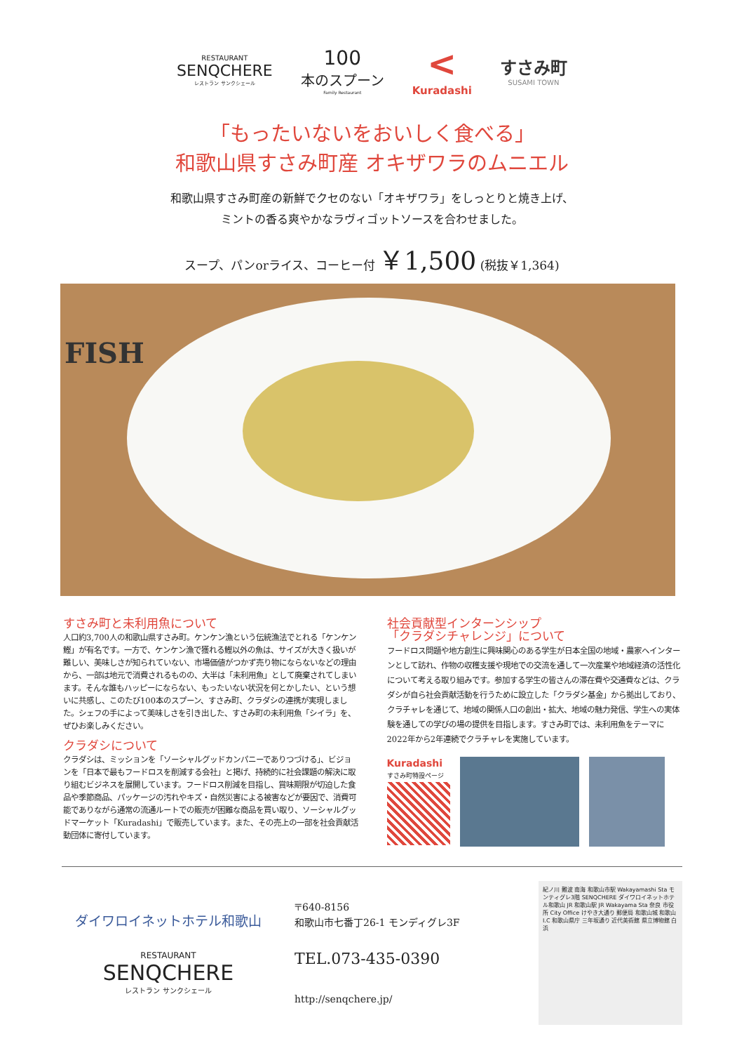RESTAURANT
SENQCHERE
レストラン サンクシェール
100
本のスプーン
Family Restaurant
<
Kuradashi
すさみ町
SUSAMI TOWN
「もったいないをおいしく食べる」
和歌山県すさみ町産 オキザワラのムニエル
和歌山県すさみ町産の新鮮でクセのない「オキザワラ」をしっとりと焼き上げ、
ミントの香る爽やかなラヴィゴットソースを合わせました。
スープ、パンorライス、コーヒー付 ￥1,500 (税抜￥1,364)
FISH
すさみ町と未利用魚について
人口約3,700人の和歌山県すさみ町。ケンケン漁という伝統漁法でとれる「ケンケン鰹」が有名です。一方で、ケンケン漁で獲れる鰹以外の魚は、サイズが大きく扱いが難しい、美味しさが知られていない、市場価値がつかず売り物にならないなどの理由から、一部は地元で消費されるものの、大半は「未利用魚」として廃棄されてしまいます。そんな誰もハッピーにならない、もったいない状況を何とかしたい、という想いに共感し、このたび100本のスプーン、すさみ町、クラダシの連携が実現しました。シェフの手によって美味しさを引き出した、すさみ町の未利用魚「シイラ」を、ぜひお楽しみください。
クラダシについて
クラダシは、ミッションを「ソーシャルグッドカンパニーでありつづける」、ビジョンを「日本で最もフードロスを削減する会社」と掲げ、持続的に社会課題の解決に取り組むビジネスを展開しています。フードロス削減を目指し、賞味期限が切迫した食品や季節商品、パッケージの汚れやキズ・自然災害による被害などが要因で、消費可能でありながら通常の流通ルートでの販売が困難な商品を買い取り、ソーシャルグッドマーケット「Kuradashi」で販売しています。また、その売上の一部を社会貢献活動団体に寄付しています。
社会貢献型インターンシップ
「クラダシチャレンジ」について
フードロス問題や地方創生に興味関心のある学生が日本全国の地域・農家へインターンとして訪れ、作物の収穫支援や現地での交流を通して一次産業や地域経済の活性化について考える取り組みです。参加する学生の皆さんの滞在費や交通費などは、クラダシが自ら社会貢献活動を行うために設立した「クラダシ基金」から拠出しており、クラチャレを通じて、地域の関係人口の創出・拡大、地域の魅力発信、学生への実体験を通しての学びの場の提供を目指します。すさみ町では、未利用魚をテーマに2022年から2年連続でクラチャレを実施しています。
Kuradashi
すさみ町特設ページ
ダイワロイネットホテル和歌山
RESTAURANT
SENQCHERE
レストラン サンクシェール
〒640-8156
和歌山市七番丁26-1 モンディグレ3F
TEL.073-435-0390
http://senqchere.jp/
紀ノ川 難波 南海 和歌山市駅 Wakayamashi Sta モンティグレ3階 SENQCHERE ダイワロイネットホテル和歌山 JR 和歌山駅 JR Wakayama Sta 奈良 市役所 City Office けやき大通り 郵便局 和歌山城 和歌山I.C 和歌山県庁 三年坂通り 近代美術館 県立博物館 白浜